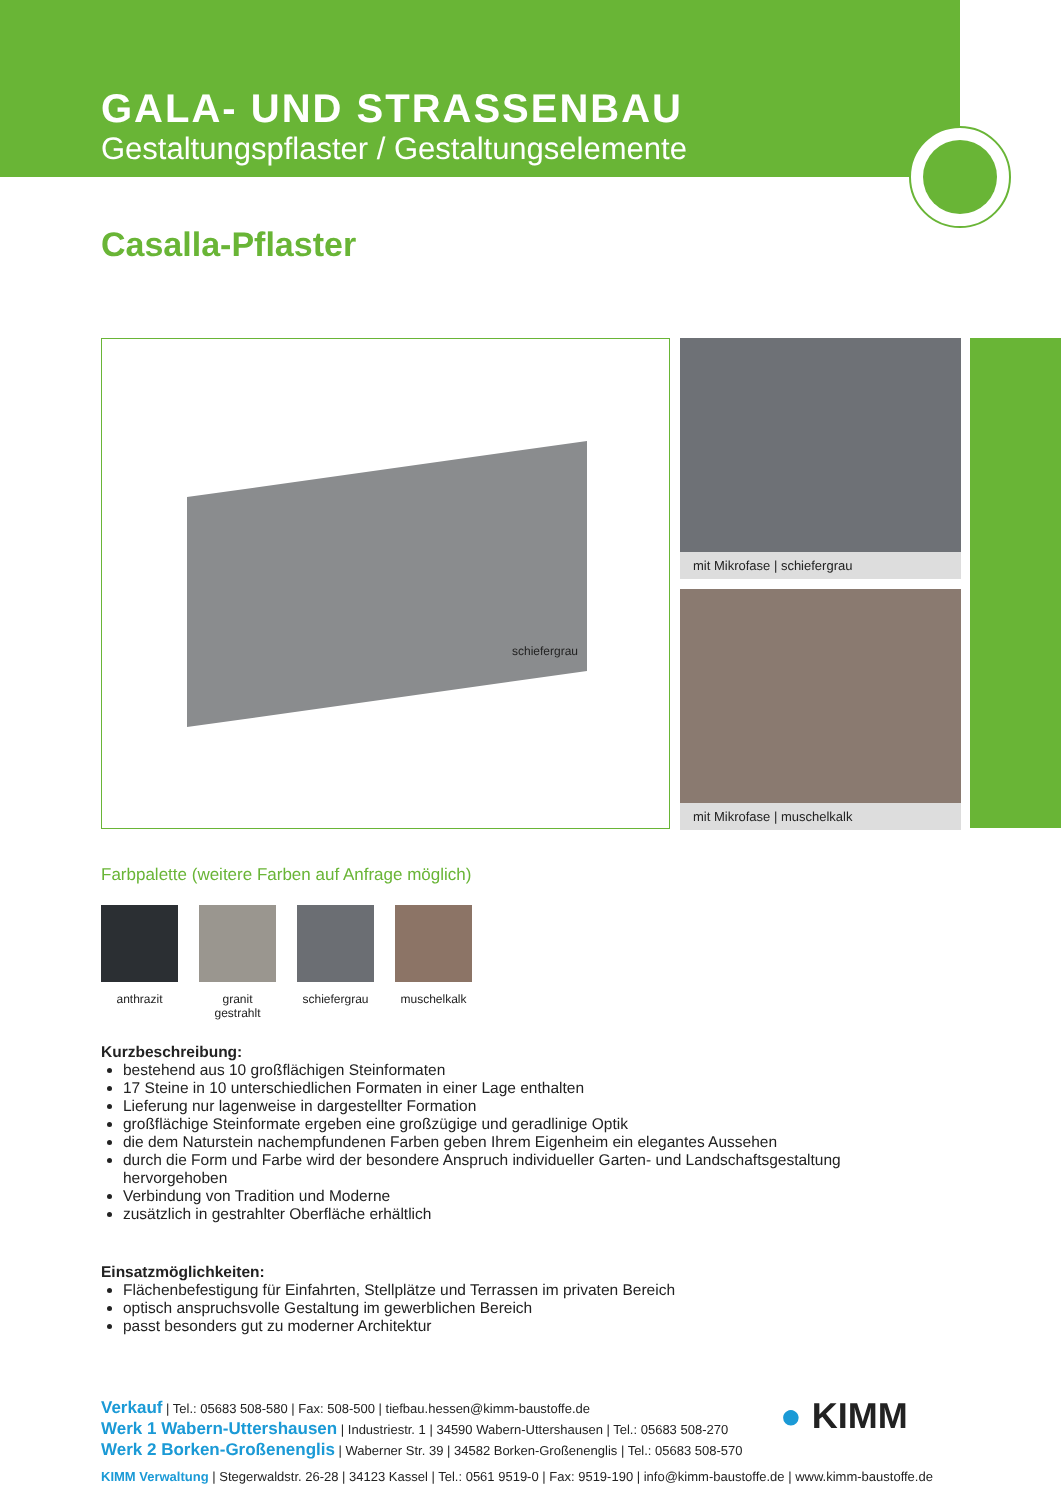GALA- UND STRASSENBAU
Gestaltungspflaster / Gestaltungselemente
Casalla-Pflaster
schiefergrau
mit Mikrofase | schiefergrau
mit Mikrofase | muschelkalk
Farbpalette (weitere Farben auf Anfrage möglich)
anthrazit granit gestrahlt
schiefergrau
muschelkalk
Kurzbeschreibung:
bestehend aus 10 großflächigen Steinformaten
17 Steine in 10 unterschiedlichen Formaten in einer Lage enthalten
Lieferung nur lagenweise in dargestellter Formation
großflächige Steinformate ergeben eine großzügige und geradlinige Optik
die dem Naturstein nachempfundenen Farben geben Ihrem Eigenheim ein elegantes Aussehen
durch die Form und Farbe wird der besondere Anspruch individueller Garten- und Landschaftsgestaltung hervorgehoben
Verbindung von Tradition und Moderne
zusätzlich in gestrahlter Oberfläche erhältlich
Einsatzmöglichkeiten:
Flächenbefestigung für Einfahrten, Stellplätze und Terrassen im privaten Bereich
optisch anspruchsvolle Gestaltung im gewerblichen Bereich
passt besonders gut zu moderner Architektur
Verkauf | Tel.: 05683 508-580 | Fax: 508-500 | tiefbau.hessen@kimm-baustoffe.de
Werk 1 Wabern-Uttershausen | Industriestr. 1 | 34590 Wabern-Uttershausen | Tel.: 05683 508-270
Werk 2 Borken-Großenenglis | Waberner Str. 39 | 34582 Borken-Großenenglis | Tel.: 05683 508-570
KIMM Verwaltung | Stegerwaldstr. 26-28 | 34123 Kassel | Tel.: 0561 9519-0 | Fax: 9519-190 | info@kimm-baustoffe.de | www.kimm-baustoffe.de
● KIMM